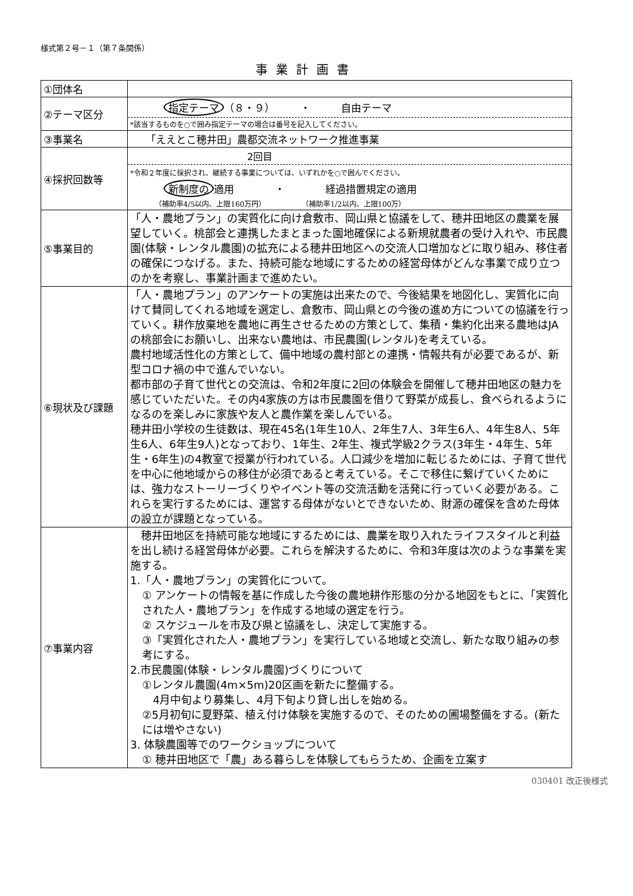様式第２号－１（第７条関係）
事業計画書
| ①団体名 | |
| ②テーマ区分 | 指定テーマ （８・９） ・ 自由テーマ *該当するものを○で囲み指定テーマの場合は番号を記入してください。 |
| ③事業名 | 「ええとこ穂井田」農都交流ネットワーク推進事業 |
| ④採択回数等 | 2回目 *令和２年度に採択され、継続する事業については、いずれかを○で囲んでください。 新制度の 適用 ・ 経過措置規定の適用 （補助率4/5以内、上限160万円） （補助率1/2以内、上限100万） |
| ⑤事業目的 | 「人・農地プラン」の実質化に向け倉敷市、岡山県と協議をして、穂井田地区の農業を展望していく。桃部会と連携したまとまった園地確保による新規就農者の受け入れや、市民農園(体験・レンタル農園)の拡充による穂井田地区への交流人口増加などに取り組み、移住者の確保につなげる。また、持続可能な地域にするための経営母体がどんな事業で成り立つのかを考察し、事業計画まで進めたい。 |
| ⑥現状及び課題 | 「人・農地プラン」のアンケートの実施は出来たので、今後結果を地図化し、実質化に向けて賛同してくれる地域を選定し、倉敷市、岡山県との今後の進め方についての協議を行っていく。耕作放棄地を農地に再生させるための方策として、集積・集約化出来る農地はJAの桃部会にお願いし、出来ない農地は、市民農園(レンタル)を考えている。 農村地域活性化の方策として、備中地域の農村部との連携・情報共有が必要であるが、新型コロナ禍の中で進んでいない。 都市部の子育て世代との交流は、令和2年度に2回の体験会を開催して穂井田地区の魅力を感じていただいた。その内4家族の方は市民農園を借りて野菜が成長し、食べられるようになるのを楽しみに家族や友人と農作業を楽しんでいる。 穂井田小学校の生徒数は、現在45名(1年生10人、2年生7人、3年生6人、4年生8人、5年生6人、6年生9人)となっており、1年生、2年生、複式学級2クラス(3年生・4年生、5年生・6年生)の4教室で授業が行われている。人口減少を増加に転じるためには、子育て世代を中心に他地域からの移住が必須であると考えている。そこで移住に繋げていくためには、強力なストーリーづくりやイベント等の交流活動を活発に行っていく必要がある。これらを実行するためには、運営する母体がないとできないため、財源の確保を含めた母体の設立が課題となっている。 |
| ⑦事業内容 | 穂井田地区を持続可能な地域にするためには、農業を取り入れたライフスタイルと利益を出し続ける経営母体が必要。これらを解決するために、令和3年度は次のような事業を実施する。 1.「人・農地プラン」の実質化について。 ① アンケートの情報を基に作成した今後の農地耕作形態の分かる地図をもとに、「実質化された人・農地プラン」を作成する地域の選定を行う。 ② スケジュールを市及び県と協議をし、決定して実施する。 ③「実質化された人・農地プラン」を実行している地域と交流し、新たな取り組みの参考にする。 2.市民農園(体験・レンタル農園)づくりについて ①レンタル農園(4m×5m)20区画を新たに整備する。 4月中旬より募集し、4月下旬より貸し出しを始める。 ②5月初旬に夏野菜、植え付け体験を実施するので、そのための圃場整備をする。(新たには増やさない) 3. 体験農園等でのワークショップについて ① 穂井田地区で「農」ある暮らしを体験してもらうため、企画を立案す |
030401 改正後様式